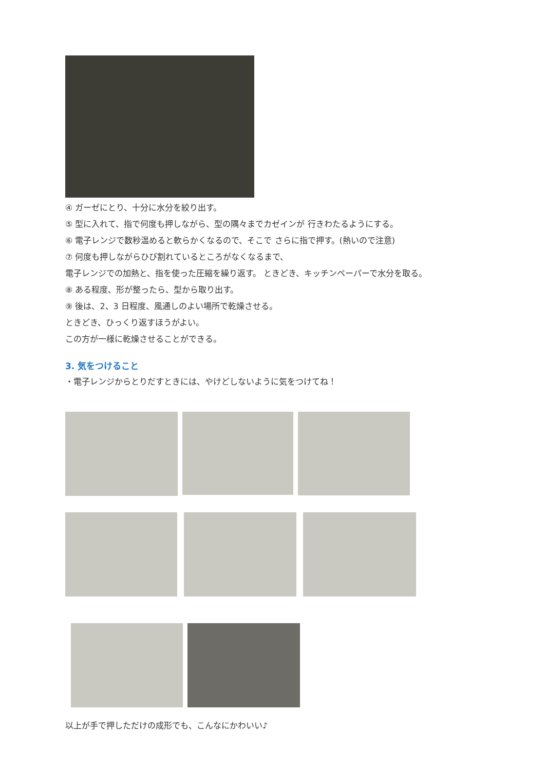④ ガーゼにとり、十分に水分を絞り出す。
⑤ 型に入れて、指で何度も押しながら、型の隅々までカゼインが 行きわたるようにする。
⑥ 電子レンジで数秒温めると軟らかくなるので、そこで さらに指で押す。(熱いので注意)
⑦ 何度も押しながらひび割れているところがなくなるまで、
電子レンジでの加熱と、指を使った圧縮を繰り返す。 ときどき、キッチンペーパーで水分を取る。
⑧ ある程度、形が整ったら、型から取り出す。
⑨ 後は、2、3 日程度、風通しのよい場所で乾燥させる。
ときどき、ひっくり返すほうがよい。
この方が一様に乾燥させることができる。
3. 気をつけること
・電子レンジからとりだすときには、やけどしないように気をつけてね！
以上が手で押しただけの成形でも、こんなにかわいい♪